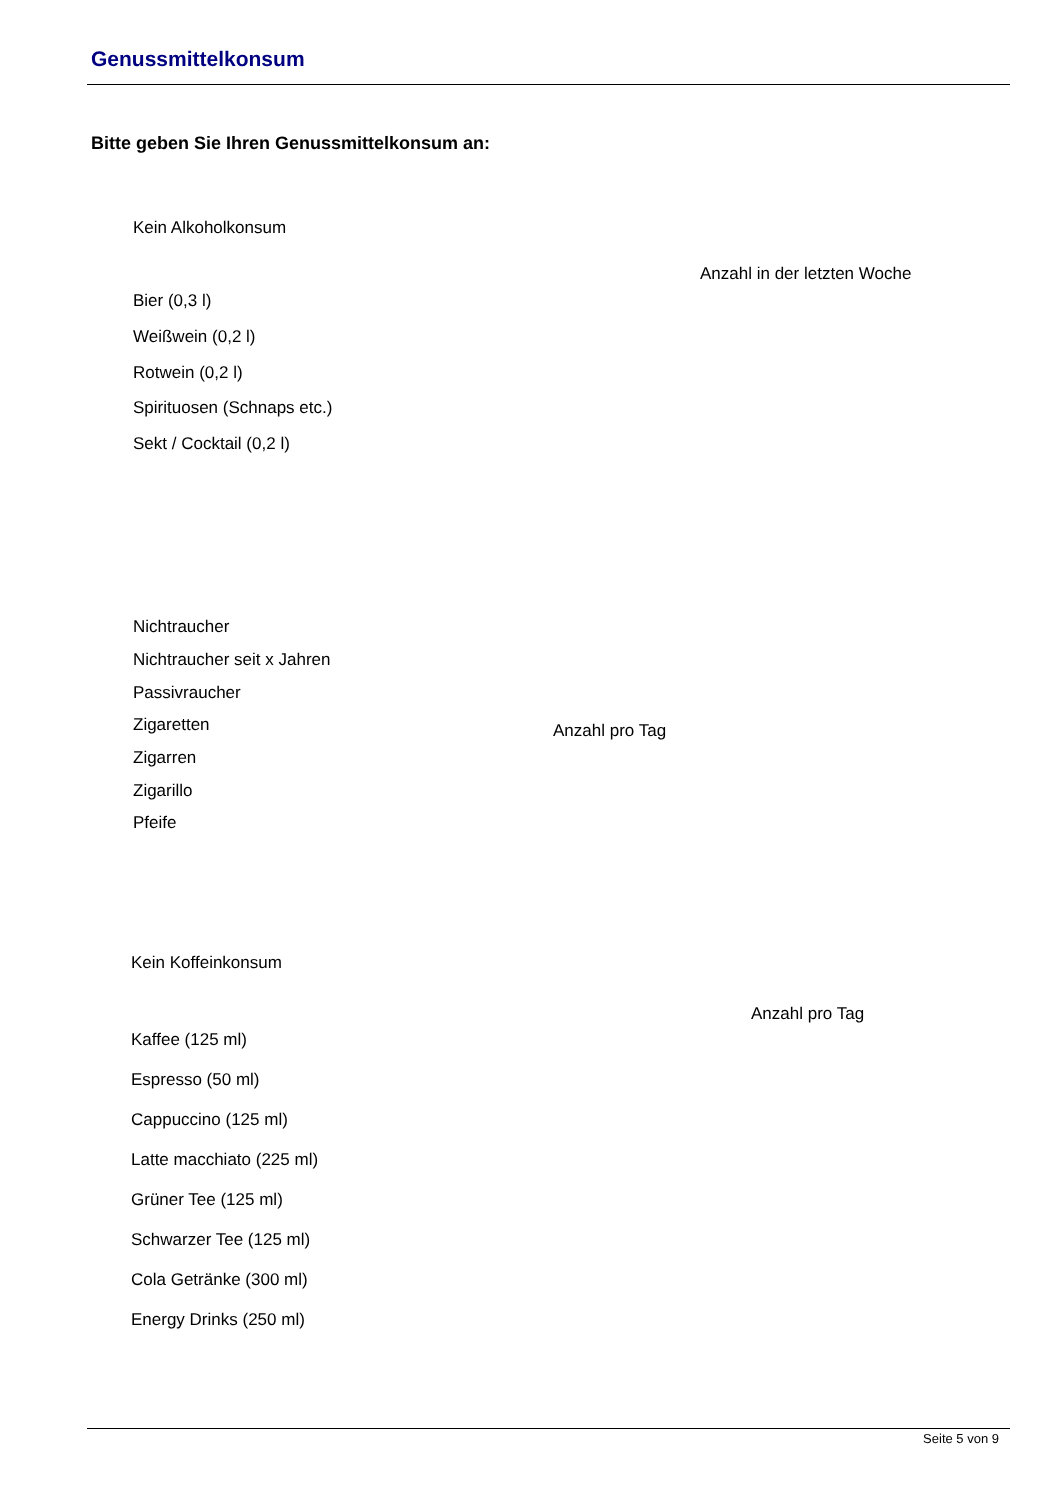Genussmittelkonsum
Bitte geben Sie Ihren Genussmittelkonsum an:
Kein Alkoholkonsum
Anzahl in der letzten Woche
Bier (0,3 l)
Weißwein (0,2 l)
Rotwein (0,2 l)
Spirituosen (Schnaps etc.)
Sekt / Cocktail (0,2 l)
Nichtraucher
Nichtraucher seit x Jahren
Passivraucher
Zigaretten Anzahl pro Tag
Zigarren
Zigarillo
Pfeife
Kein Koffeinkonsum
Anzahl pro Tag
Kaffee (125 ml)
Espresso (50 ml)
Cappuccino (125 ml)
Latte macchiato (225 ml)
Grüner Tee (125 ml)
Schwarzer Tee (125 ml)
Cola Getränke (300 ml)
Energy Drinks (250 ml)
Seite 5 von 9